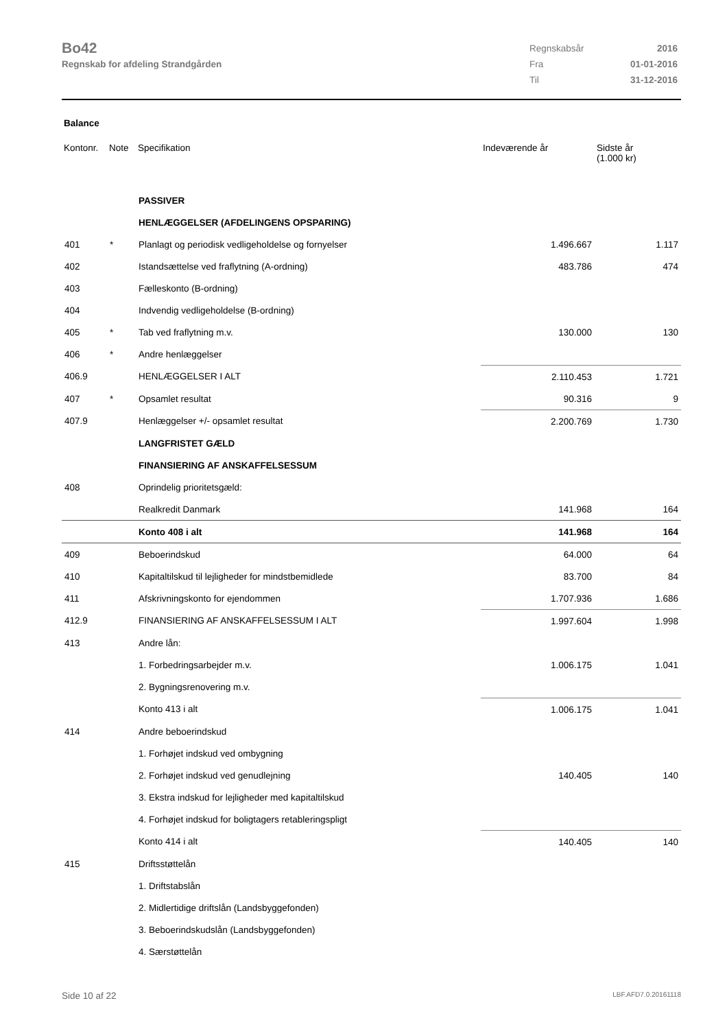Bo42
Regnskab for afdeling Strandgården
| Regnskabsår | 2016 |
| Fra | 01-01-2016 |
| Til | 31-12-2016 |
Balance
| Kontonr. | Note | Specifikation | Indeværende år | Sidste år (1.000 kr) |
| --- | --- | --- | --- | --- |
| | | PASSIVER | | |
| | | HENLÆGGELSER (AFDELINGENS OPSPARING) | | |
| 401 | * | Planlagt og periodisk vedligeholdelse og fornyelser | 1.496.667 | 1.117 |
| 402 | | Istandsættelse ved fraflytning (A-ordning) | 483.786 | 474 |
| 403 | | Fælleskonto (B-ordning) | | |
| 404 | | Indvendig vedligeholdelse (B-ordning) | | |
| 405 | * | Tab ved fraflytning m.v. | 130.000 | 130 |
| 406 | * | Andre henlæggelser | | |
| 406.9 | | HENLÆGGELSER I ALT | 2.110.453 | 1.721 |
| 407 | * | Opsamlet resultat | 90.316 | 9 |
| 407.9 | | Henlæggelser +/- opsamlet resultat | 2.200.769 | 1.730 |
| | | LANGFRISTET GÆLD | | |
| | | FINANSIERING AF ANSKAFFELSESSUM | | |
| 408 | | Oprindelig prioritetsgæld: | | |
| | | Realkredit Danmark | 141.968 | 164 |
| | | Konto 408 i alt | 141.968 | 164 |
| 409 | | Beboerindskud | 64.000 | 64 |
| 410 | | Kapitaltilskud til lejligheder for mindstbemidlede | 83.700 | 84 |
| 411 | | Afskrivningskonto for ejendommen | 1.707.936 | 1.686 |
| 412.9 | | FINANSIERING AF ANSKAFFELSESSUM I ALT | 1.997.604 | 1.998 |
| 413 | | Andre lån: | | |
| | | 1. Forbedringsarbejder m.v. | 1.006.175 | 1.041 |
| | | 2. Bygningsrenovering m.v. | | |
| | | Konto 413 i alt | 1.006.175 | 1.041 |
| 414 | | Andre beboerindskud | | |
| | | 1. Forhøjet indskud ved ombygning | | |
| | | 2. Forhøjet indskud ved genudlejning | 140.405 | 140 |
| | | 3. Ekstra indskud for lejligheder med kapitaltilskud | | |
| | | 4. Forhøjet indskud for boligtagers retableringspligt | | |
| | | Konto 414 i alt | 140.405 | 140 |
| 415 | | Driftsstøttelån | | |
| | | 1. Driftstabslån | | |
| | | 2. Midlertidige driftslån (Landsbyggefonden) | | |
| | | 3. Beboerindskudslån (Landsbyggefonden) | | |
| | | 4. Særstøttelån | | |
Side 10 af 22 LBF.AFD7.0.20161118